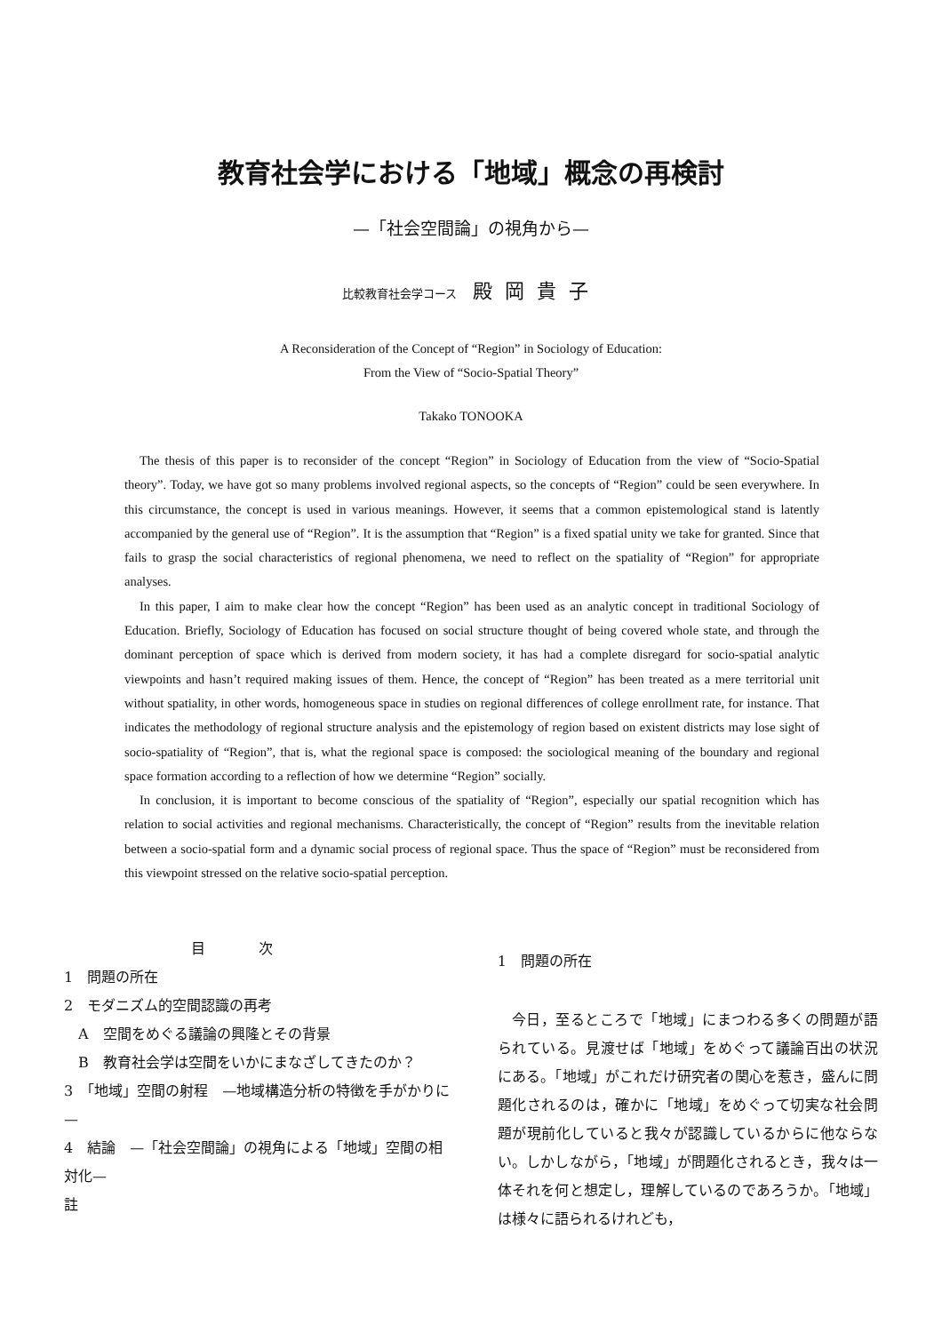教育社会学における「地域」概念の再検討
—「社会空間論」の視角から—
比較教育社会学コース 殿岡貴子
A Reconsideration of the Concept of “Region” in Sociology of Education:
From the View of “Socio-Spatial Theory”
Takako TONOOKA
The thesis of this paper is to reconsider of the concept “Region” in Sociology of Education from the view of “Socio-Spatial theory”. Today, we have got so many problems involved regional aspects, so the concepts of “Region” could be seen everywhere. In this circumstance, the concept is used in various meanings. However, it seems that a common epistemological stand is latently accompanied by the general use of “Region”. It is the assumption that “Region” is a fixed spatial unity we take for granted. Since that fails to grasp the social characteristics of regional phenomena, we need to reflect on the spatiality of “Region” for appropriate analyses.
In this paper, I aim to make clear how the concept “Region” has been used as an analytic concept in traditional Sociology of Education. Briefly, Sociology of Education has focused on social structure thought of being covered whole state, and through the dominant perception of space which is derived from modern society, it has had a complete disregard for socio-spatial analytic viewpoints and hasn’t required making issues of them. Hence, the concept of “Region” has been treated as a mere territorial unit without spatiality, in other words, homogeneous space in studies on regional differences of college enrollment rate, for instance. That indicates the methodology of regional structure analysis and the epistemology of region based on existent districts may lose sight of socio-spatiality of “Region”, that is, what the regional space is composed: the sociological meaning of the boundary and regional space formation according to a reflection of how we determine “Region” socially.
In conclusion, it is important to become conscious of the spatiality of “Region”, especially our spatial recognition which has relation to social activities and regional mechanisms. Characteristically, the concept of “Region” results from the inevitable relation between a socio-spatial form and a dynamic social process of regional space. Thus the space of “Region” must be reconsidered from this viewpoint stressed on the relative socio-spatial perception.
目次
1　問題の所在
2　モダニズム的空間認識の再考
A　空間をめぐる議論の興隆とその背景
B　教育社会学は空間をいかにまなざしてきたのか？
3　「地域」空間の射程　—地域構造分析の特徴を手がかりに—
4　結論　—「社会空間論」の視角による「地域」空間の相対化—
註
1　問題の所在
今日，至るところで「地域」にまつわる多くの問題が語られている。見渡せば「地域」をめぐって議論百出の状況にある。「地域」がこれだけ研究者の関心を惹き，盛んに問題化されるのは，確かに「地域」をめぐって切実な社会問題が現前化していると我々が認識しているからに他ならない。しかしながら，「地域」が問題化されるとき，我々は一体それを何と想定し，理解しているのであろうか。「地域」は様々に語られるけれども，